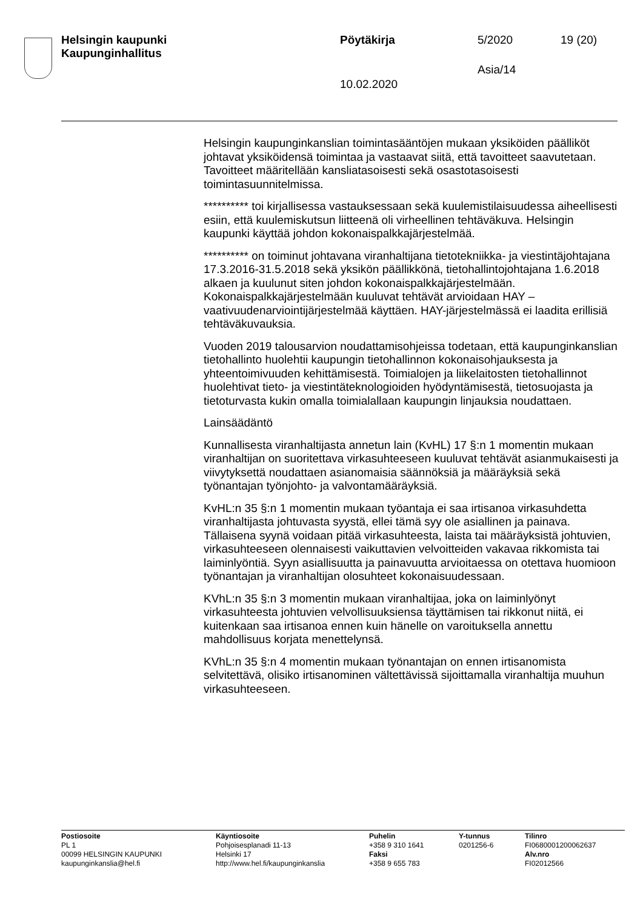Helsingin kaupunki
Kaupunginhallitus
Pöytäkirja 5/2020 19 (20)
Asia/14
10.02.2020
Helsingin kaupunginkanslian toimintasääntöjen mukaan yksiköiden päälliköt johtavat yksiköidensä toimintaa ja vastaavat siitä, että tavoitteet saavutetaan. Tavoitteet määritellään kansliatasoisesti sekä osastotasoisesti toimintasuunnitelmissa.
********** toi kirjallisessa vastauksessaan sekä kuulemistilaisuudessa aiheellisesti esiin, että kuulemiskutsun liitteenä oli virheellinen tehtäväkuva. Helsingin kaupunki käyttää johdon kokonaispalkkajärjestelmää.
********** on toiminut johtavana viranhaltijana tietotekniikka- ja viestintäjohtajana 17.3.2016-31.5.2018 sekä yksikön päällikkönä, tietohallintojohtajana 1.6.2018 alkaen ja kuulunut siten johdon kokonaispalkkajärjestelmään. Kokonaispalkkajärjestelmään kuuluvat tehtävät arvioidaan HAY – vaativuudenarviointijärjestelmää käyttäen. HAY-järjestelmässä ei laadita erillisiä tehtäväkuvauksia.
Vuoden 2019 talousarvion noudattamisohjeissa todetaan, että kaupunginkanslian tietohallinto huolehtii kaupungin tietohallinnon kokonaisohjauksesta ja yhteentoimivuuden kehittämisestä. Toimialojen ja liikelaitosten tietohallinnot huolehtivat tieto- ja viestintäteknologioiden hyödyntämisestä, tietosuojasta ja tietoturvasta kukin omalla toimialallaan kaupungin linjauksia noudattaen.
Lainsäädäntö
Kunnallisesta viranhaltijasta annetun lain (KvHL) 17 §:n 1 momentin mukaan viranhaltijan on suoritettava virkasuhteeseen kuuluvat tehtävät asianmukaisesti ja viivytyksettä noudattaen asianomaisia säännöksiä ja määräyksiä sekä työnantajan työnjohto- ja valvontamääräyksiä.
KvHL:n 35 §:n 1 momentin mukaan työantaja ei saa irtisanoa virkasuhdetta viranhaltijasta johtuvasta syystä, ellei tämä syy ole asiallinen ja painava. Tällaisena syynä voidaan pitää virkasuhteesta, laista tai määräyksistä johtuvien, virkasuhteeseen olennaisesti vaikuttavien velvoitteiden vakavaa rikkomista tai laiminlyöntiä. Syyn asiallisuutta ja painavuutta arvioitaessa on otettava huomioon työnantajan ja viranhaltijan olosuhteet kokonaisuudessaan.
KVhL:n 35 §:n 3 momentin mukaan viranhaltijaa, joka on laiminlyönyt virkasuhteesta johtuvien velvollisuuksiensa täyttämisen tai rikkonut niitä, ei kuitenkaan saa irtisanoa ennen kuin hänelle on varoituksella annettu mahdollisuus korjata menettelynsä.
KVhL:n 35 §:n 4 momentin mukaan työnantajan on ennen irtisanomista selvitettävä, olisiko irtisanominen vältettävissä sijoittamalla viranhaltija muuhun virkasuhteeseen.
Postiosoite
PL 1
00099 HELSINGIN KAUPUNKI
kaupunginkanslia@hel.fi
Käyntiosoite
Pohjoisesplanadi 11-13
Helsinki 17
http://www.hel.fi/kaupunginkanslia
Puhelin
+358 9 310 1641
Faksi
+358 9 655 783
Y-tunnus
0201256-6
Tilinro
FI0680001200062637
Alv.nro
FI02012566